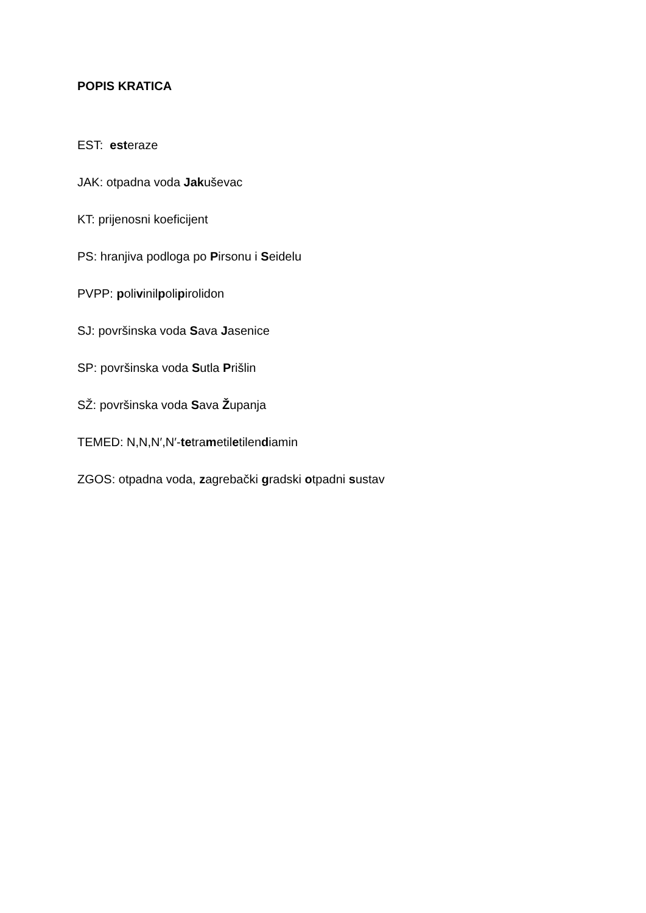POPIS KRATICA
EST: esteraze
JAK: otpadna voda Jakuševac
KT: prijenosni koeficijent
PS: hranjiva podloga po Pirsonu i Seidelu
PVPP: polivinilpolipirolidon
SJ: površinska voda Sava Jasenice
SP: površinska voda Sutla Prišlin
SŽ: površinska voda Sava Županja
TEMED: N,N,N′,N′-tetrametiletilendiamin
ZGOS: otpadna voda, zagrebački gradski otpadni sustav